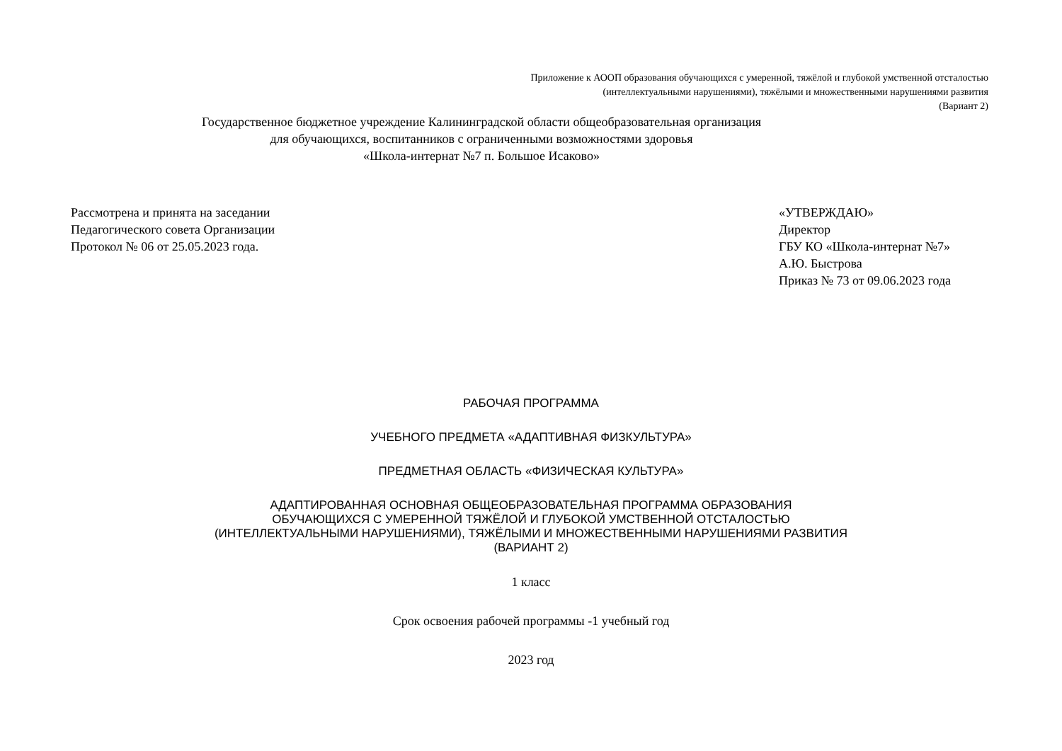Приложение к АООП образования обучающихся с умеренной, тяжёлой и глубокой умственной отсталостью
(интеллектуальными нарушениями), тяжёлыми и множественными нарушениями развития
(Вариант 2)
Государственное бюджетное учреждение Калининградской области общеобразовательная организация
для обучающихся, воспитанников с ограниченными возможностями здоровья
«Школа-интернат №7 п. Большое Исаково»
Рассмотрена и принята на заседании
Педагогического совета Организации
Протокол № 06 от 25.05.2023 года.
«УТВЕРЖДАЮ»
Директор
ГБУ КО «Школа-интернат №7»
А.Ю. Быстрова
Приказ № 73 от 09.06.2023 года
РАБОЧАЯ ПРОГРАММА
УЧЕБНОГО ПРЕДМЕТА «АДАПТИВНАЯ ФИЗКУЛЬТУРА»
ПРЕДМЕТНАЯ ОБЛАСТЬ «ФИЗИЧЕСКАЯ КУЛЬТУРА»
АДАПТИРОВАННАЯ ОСНОВНАЯ ОБЩЕОБРАЗОВАТЕЛЬНАЯ ПРОГРАММА ОБРАЗОВАНИЯ
ОБУЧАЮЩИХСЯ С УМЕРЕННОЙ ТЯЖЁЛОЙ И ГЛУБОКОЙ УМСТВЕННОЙ ОТСТАЛОСТЬЮ
(ИНТЕЛЛЕКТУАЛЬНЫМИ НАРУШЕНИЯМИ), ТЯЖЁЛЫМИ И МНОЖЕСТВЕННЫМИ НАРУШЕНИЯМИ РАЗВИТИЯ
(ВАРИАНТ 2)
1 класс
Срок освоения рабочей программы -1 учебный год
2023 год